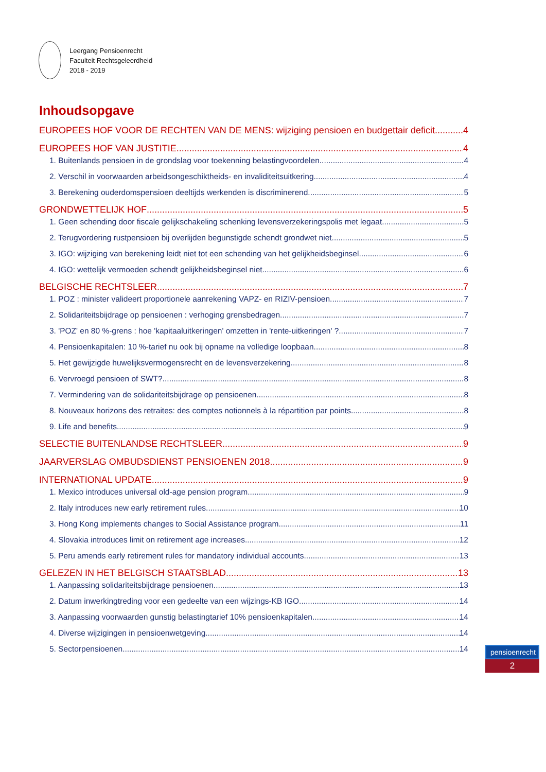Leergang Pensioenrecht
Faculteit Rechtsgeleerdheid
2018 - 2019
Inhoudsopgave
EUROPEES HOF VOOR DE RECHTEN VAN DE MENS: wijziging pensioen en budgettair deficit 4
EUROPEES HOF VAN JUSTITIE 4
1. Buitenlands pensioen in de grondslag voor toekenning belastingvoordelen 4
2. Verschil in voorwaarden arbeidsongeschiktheids- en invaliditeitsuitkering 4
3. Berekening ouderdomspensioen deeltijds werkenden is discriminerend 5
GRONDWETTELIJK HOF 5
1. Geen schending door fiscale gelijkschakeling schenking levensverzekeringspolis met legaat 5
2. Terugvordering rustpensioen bij overlijden begunstigde schendt grondwet niet 5
3. IGO: wijziging van berekening leidt niet tot een schending van het gelijkheidsbeginsel 6
4. IGO: wettelijk vermoeden schendt gelijkheidsbeginsel niet 6
BELGISCHE RECHTSLEER 7
1. POZ : minister valideert proportionele aanrekening VAPZ- en RIZIV-pensioen 7
2. Solidariteitsbijdrage op pensioenen : verhoging grensbedragen 7
3. 'POZ' en 80 %-grens : hoe 'kapitaaluitkeringen' omzetten in 'rente-uitkeringen' ? 7
4. Pensioenkapitalen: 10 %-tarief nu ook bij opname na volledige loopbaan 8
5. Het gewijzigde huwelijksvermogensrecht en de levensverzekering 8
6. Vervroegd pensioen of SWT? 8
7. Vermindering van de solidariteitsbijdrage op pensioenen 8
8. Nouveaux horizons des retraites: des comptes notionnels à la répartition par points 8
9. Life and benefits 9
SELECTIE BUITENLANDSE RECHTSLEER 9
JAARVERSLAG OMBUDSDIENST PENSIOENEN 2018 9
INTERNATIONAL UPDATE 9
1. Mexico introduces universal old-age pension program 9
2. Italy introduces new early retirement rules 10
3. Hong Kong implements changes to Social Assistance program 11
4. Slovakia introduces limit on retirement age increases 12
5. Peru amends early retirement rules for mandatory individual accounts 13
GELEZEN IN HET BELGISCH STAATSBLAD 13
1. Aanpassing solidariteitsbijdrage pensioenen 13
2. Datum inwerkingtreding voor een gedeelte van een wijzings-KB IGO 14
3. Aanpassing voorwaarden gunstig belastingtarief 10% pensioenkapitalen 14
4. Diverse wijzigingen in pensioenwetgeving 14
5. Sectorpensioenen 14
pensioenrecht
2